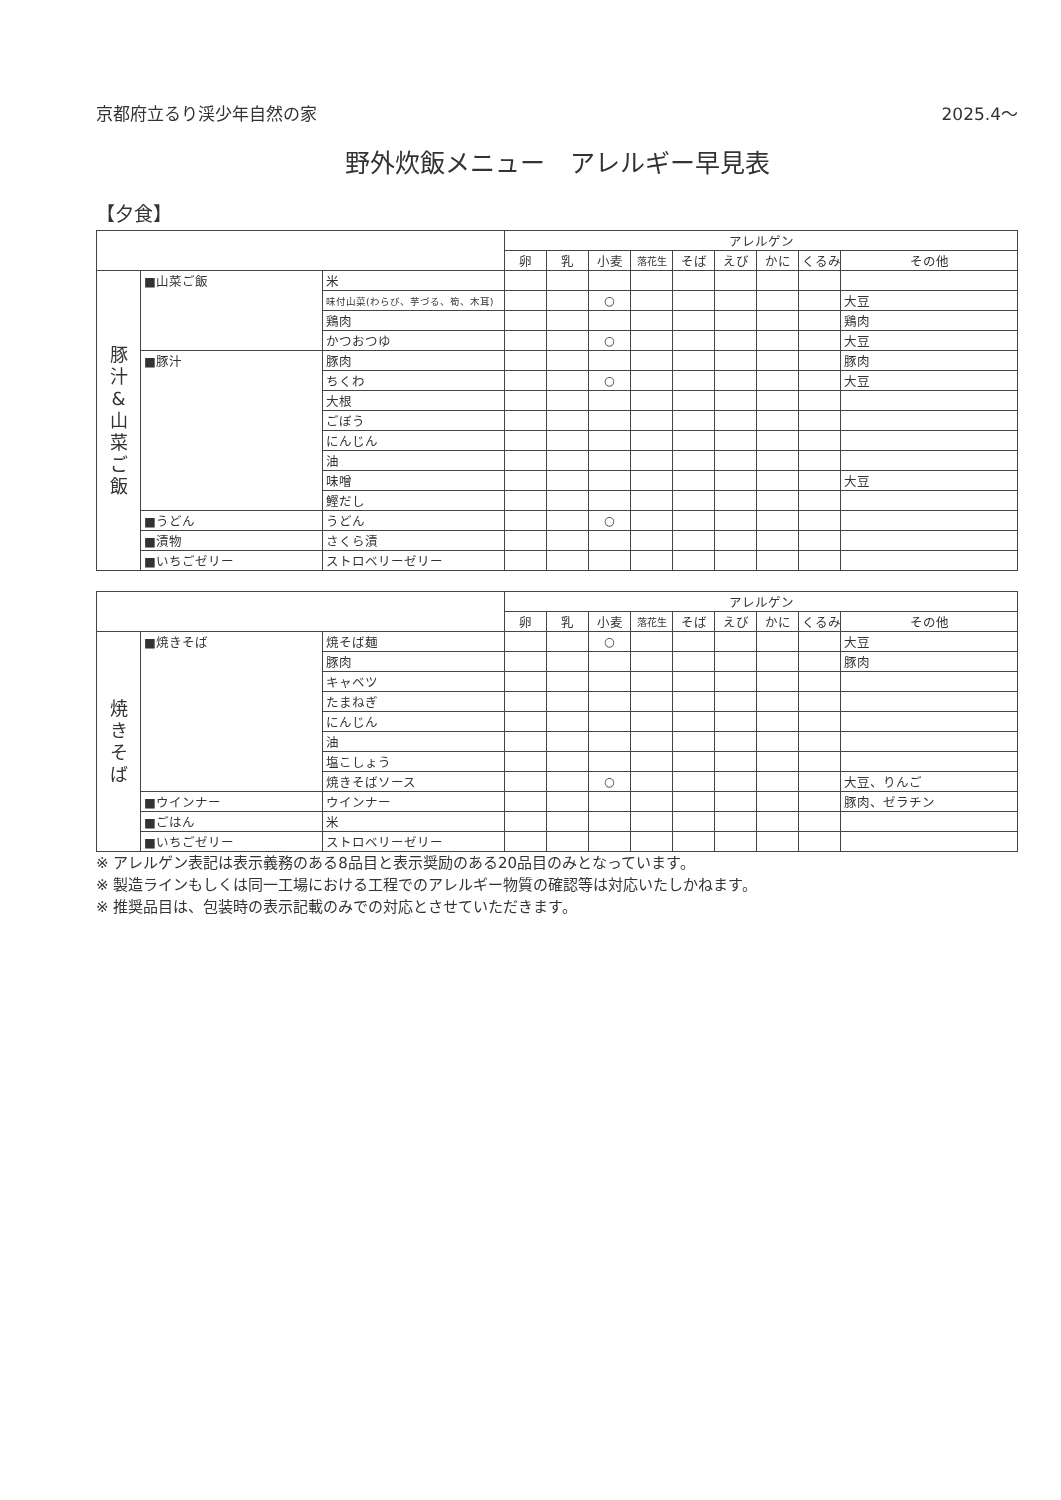京都府立るり渓少年自然の家 2025.4～
野外炊飯メニュー　アレルギー早見表
【夕食】
| | | | アレルゲン | | | | | | | | |
| --- | --- | --- | --- | --- | --- | --- | --- | --- | --- | --- | --- |
| | | | 卵 | 乳 | 小麦 | 落花生 | そば | えび | かに | くるみ | その他 |
| 豚 汁 & 山 菜 ご 飯 | ■山菜ご飯 | 米 | | | | | | | | | |
| | | 味付山菜(わらび、芋づる、筍、木耳) | | | ○ | | | | | | 大豆 |
| | | 鶏肉 | | | | | | | | | 鶏肉 |
| | | かつおつゆ | | | ○ | | | | | | 大豆 |
| | ■豚汁 | 豚肉 | | | | | | | | | 豚肉 |
| | | ちくわ | | | ○ | | | | | | 大豆 |
| | | 大根 | | | | | | | | | |
| | | ごぼう | | | | | | | | | |
| | | にんじん | | | | | | | | | |
| | | 油 | | | | | | | | | |
| | | 味噌 | | | | | | | | | 大豆 |
| | | 鰹だし | | | | | | | | | |
| | ■うどん | うどん | | | ○ | | | | | | |
| | ■漬物 | さくら漬 | | | | | | | | | |
| | ■いちごゼリー | ストロベリーゼリー | | | | | | | | | |
| | | | アレルゲン | | | | | | | | |
| --- | --- | --- | --- | --- | --- | --- | --- | --- | --- | --- | --- |
| | | | 卵 | 乳 | 小麦 | 落花生 | そば | えび | かに | くるみ | その他 |
| 焼 き そ ば | ■焼きそば | 焼そば麺 | | | ○ | | | | | | 大豆 |
| | | 豚肉 | | | | | | | | | 豚肉 |
| | | キャベツ | | | | | | | | | |
| | | たまねぎ | | | | | | | | | |
| | | にんじん | | | | | | | | | |
| | | 油 | | | | | | | | | |
| | | 塩こしょう | | | | | | | | | |
| | | 焼きそばソース | | | ○ | | | | | | 大豆、りんご |
| | ■ウインナー | ウインナー | | | | | | | | | 豚肉、ゼラチン |
| | ■ごはん | 米 | | | | | | | | | |
| | ■いちごゼリー | ストロベリーゼリー | | | | | | | | | |
※ アレルゲン表記は表示義務のある8品目と表示奨励のある20品目のみとなっています。
※ 製造ラインもしくは同一工場における工程でのアレルギー物質の確認等は対応いたしかねます。
※ 推奨品目は、包装時の表示記載のみでの対応とさせていただきます。